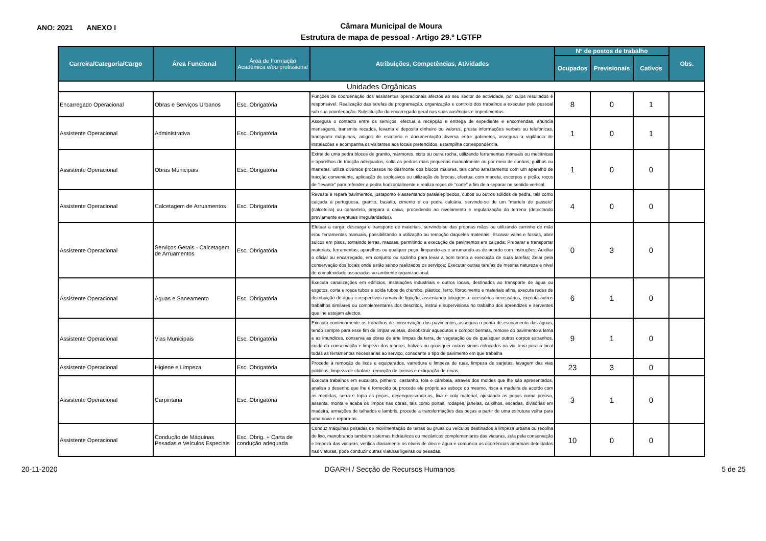ANO: 2021 ANEXO I
Câmara Municipal de Moura
Estrutura de mapa de pessoal - Artigo 29.º LGTFP
| Carreira/Categoria/Cargo | Área Funcional | Área de Formação Académica e/ou profissional | Atribuições, Competências, Atividades | Nº de postos de trabalho | | | Obs. |
| --- | --- | --- | --- | --- | --- | --- | --- |
| | | | | Ocupados | Previsionais | Cativos | |
| Unidades Orgânicas | | | | | | | |
| Encarregado Operacional | Obras e Serviços Urbanos | Esc. Obrigatória | Funções de coordenação dos assistentes operacionais afectos ao seu sector de actividade, por cujos resultados é responsável. Realização das tarefas de programação, organização e controlo dos trabalhos a executar pelo pessoal sob sua coordenação. Substituição do encarregado geral nas suas ausências e impedimentos. | 8 | 0 | 1 | |
| Assistente Operacional | Administrativa | Esc. Obrigatória | Assegura o contacto entre os serviços, efectua a recepção e entrega de expediente e encomendas, anuncia mensagens, transmite recados, levanta e deposita dinheiro ou valores, presta informações verbais ou telefónicas, transporta máquinas, artigos de escritório e documentação diversa entre gabinetes, assegura a vigilância de instalações e acompanha os visitantes aos locais pretendidos, estampilha correspondência. | 1 | 0 | 1 | |
| Assistente Operacional | Obras Municipais | Esc. Obrigatória | Extrai de uma pedra blocos de granito, mármores, xisto ou outra rocha, utilizando ferramentas manuais ou mecânicas e aparelhos de tracção adequados, solta as pedras mais pequenas manualmente ou por meio de cunhas, guilhos ou marretas, utiliza diversos processos no desmonte dos blocos maiores, tais como arrastamento com um aparelho de tracção conveniente, aplicação de explosivos ou utilização de brocas, efectua, com maceta, escorpos e picão, roços de “levante” para refender a pedra horizontalmente e realiza roços de “corte” a fim de a separar no sentido vertical. | 1 | 0 | 0 | |
| Assistente Operacional | Calcetagem de Arruamentos | Esc. Obrigatória | Reveste e repara pavimentos, justaponto e assentando paralelepípedos, cubos ou outros sólidos de pedra, tais como calçada à portuguesa, granito, basalto, cimento e ou pedra calcária, servindo-se de um “martelo de passeio” (calceteira) ou camartelo, prepara a caixa, procedendo ao nivelamento e regularização do terreno (detectando previamente eventuais irregularidades). | 4 | 0 | 0 | |
| Assistente Operacional | Serviços Gerais - Calcetagem de Arruamentos | Esc. Obrigatória | Efetuar a carga, descarga e transporte de materiais, servindo-se das próprias mãos ou utilizando carrinho de mão e/ou ferramentas manuais, possibilitando a utilização ou remoção daqueles materiais; Escavar valas e fossas, abrir sulcos em pisos, extraindo terras, massas, permitindo a execução de pavimentos em calçada; Preparar e transportar materiais, ferramentas, aparelhos ou qualquer peça, limpando-as e arrumando-as de acordo com instruções; Auxiliar o oficial ou encarregado, em conjunto ou sozinho para levar a bom termo a execução de suas tarefas; Zelar pela conservação dos locais onde estão sendo realizados os serviços; Executar outras tarefas de mesma natureza e nível de complexidade associadas ao ambiente organizacional. | 0 | 3 | 0 | |
| Assistente Operacional | Águas e Saneamento | Esc. Obrigatória | Executa canalizações em edifícios, instalações industriais e outros locais, destinados ao transporte de água ou esgotos, corta e rosca tubos e solda tubos de chumbo, plástico, ferro, fibrocimento e materiais afins, executa redes de distribuição de água e respectivos ramais de ligação, assentando tubagens e acessórios necessários, executa outros trabalhos similares ou complementares dos descritos, instrui e supervisiona no trabalho dos aprendizes e serventes que lhe estejam afectos. | 6 | 1 | 0 | |
| Assistente Operacional | Vias Municipais | Esc. Obrigatória | Executa continuamente os trabalhos de conservação dos pavimentos, assegura o ponto de escoamento das águas, tendo sempre para esse fim de limpar valetas, desobstruir aquedutos e compor bermas, remove do pavimento a lama e as imundices, conserva as obras de arte limpas da terra, de vegetação ou de quaisquer outros corpos estranhos, cuida da conservação e limpeza dos marcos, balizas ou quaisquer outros sinais colocados na via, leva para o local todas as ferramentas necessárias ao serviço, consoante o tipo de pavimento em que trabalha | 9 | 1 | 0 | |
| Assistente Operacional | Higiene e Limpeza | Esc. Obrigatória | Procede à remoção de lixos e equiparados, varredura e limpeza de ruas, limpeza de sarjetas, lavagem das vias públicas, limpeza de chafariz, remoção de lixeiras e extirpação de ervas. | 23 | 3 | 0 | |
| Assistente Operacional | Carpintaria | Esc. Obrigatória | Executa trabalhos em eucalipto, pinheiro, castanho, tola e câmbala, através dos moldes que lhe são apresentados, analisa o desenho que lhe é fornecido ou procede ele próprio ao esboço do mesmo, risca a madeira de acordo com as medidas, serra e topia as peças, desengrossando-as, lixa e cola material, ajustando as peças numa prensa, assenta, monta e acaba os limpos nas obras, tais como portas, rodapés, janelas, caixilhos, escadas, divisórias em madeira, armações de talhados e lambris, procede a transformações das peças a partir de uma estrutura velha para uma nova e repara-as. | 3 | 1 | 0 | |
| Assistente Operacional | Condução de Máquinas Pesadas e Veículos Especiais | Esc. Obrig. + Carta de condução adequada | Conduz máquinas pesadas de movimentação de terras ou gruas ou veículos destinados à limpeza urbana ou recolha de lixo, manobrando também sistemas hidráulicos ou mecânicos complementares das viaturas, zela pela conservação e limpeza das viaturas, verifica diariamente os níveis de óleo e água e comunica as ocorrências anormais detectadas nas viaturas, pode conduzir outras viaturas ligeiras ou pesadas. | 10 | 0 | 0 | |
20-11-2020 DGARH / Secção de Recursos Humanos 5 de 25